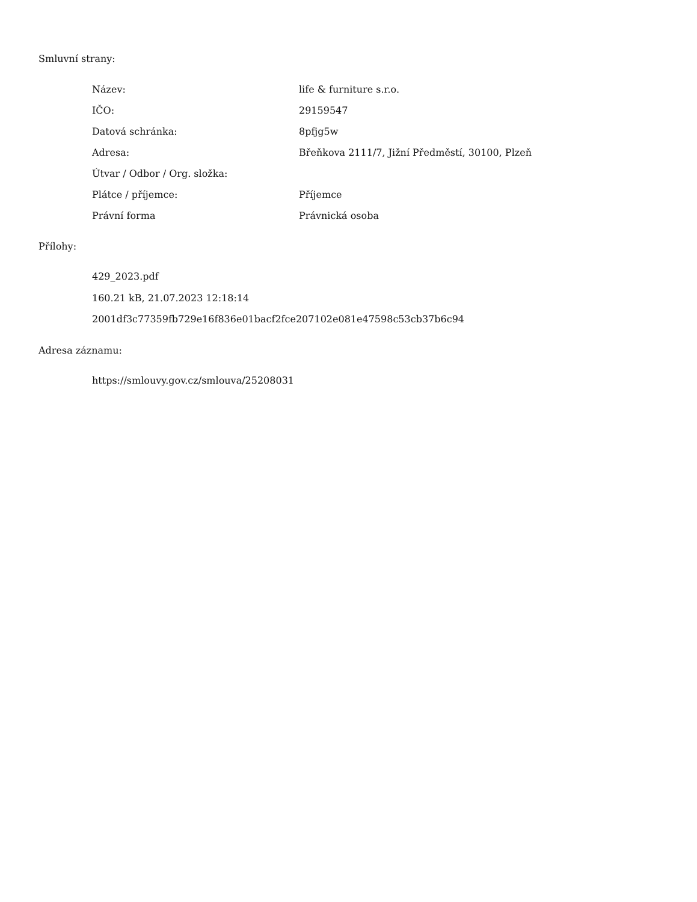Smluvní strany:
| Název: | life & furniture s.r.o. |
| IČO: | 29159547 |
| Datová schránka: | 8pfjg5w |
| Adresa: | Břeňkova 2111/7, Jižní Předměstí, 30100, Plzeň |
| Útvar / Odbor / Org. složka: | |
| Plátce / příjemce: | Příjemce |
| Právní forma | Právnická osoba |
Přílohy:
429_2023.pdf
160.21 kB, 21.07.2023 12:18:14
2001df3c77359fb729e16f836e01bacf2fce207102e081e47598c53cb37b6c94
Adresa záznamu:
https://smlouvy.gov.cz/smlouva/25208031